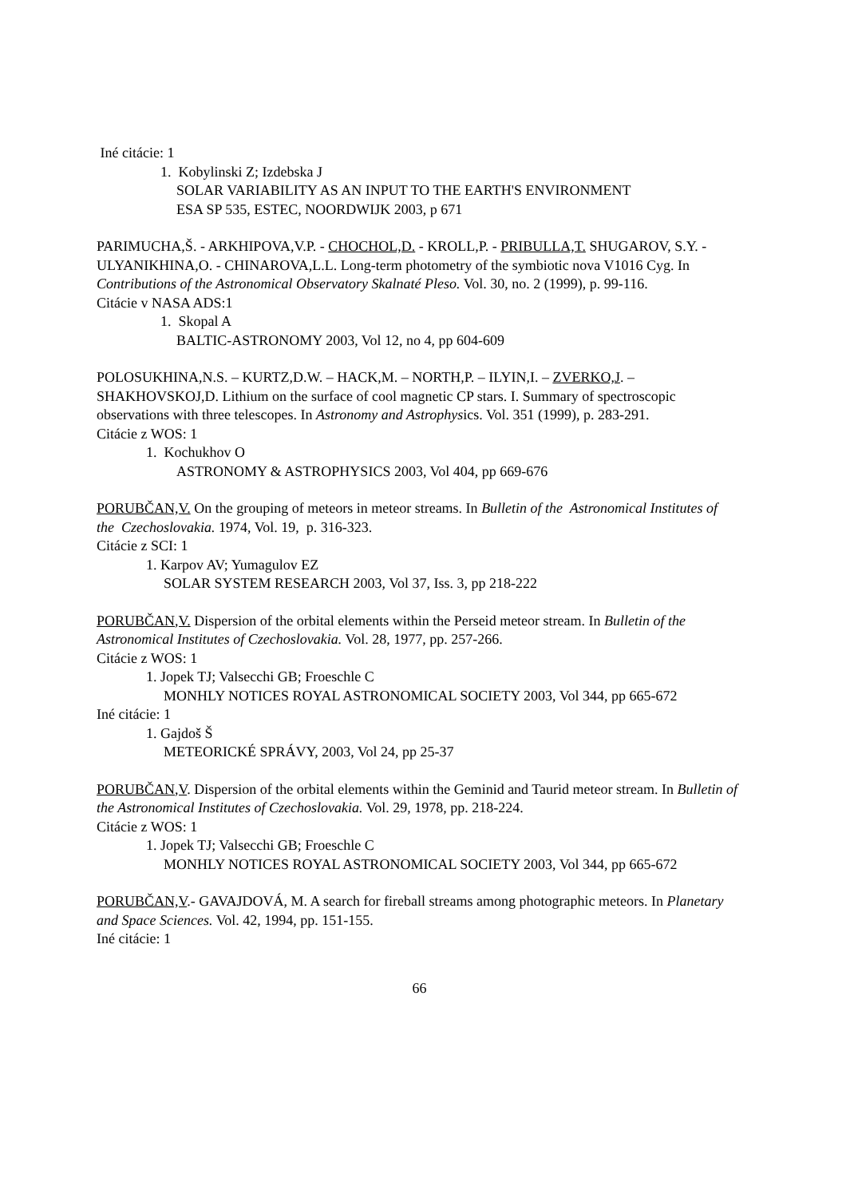Iné citácie: 1
1. Kobylinski Z; Izdebska J
SOLAR VARIABILITY AS AN INPUT TO THE EARTH'S ENVIRONMENT
ESA SP 535, ESTEC, NOORDWIJK 2003, p 671
PARIMUCHA,Š. - ARKHIPOVA,V.P. - CHOCHOL,D. - KROLL,P. - PRIBULLA,T. SHUGAROV, S.Y. - ULYANIKHINA,O. - CHINAROVA,L.L. Long-term photometry of the symbiotic nova V1016 Cyg. In Contributions of the Astronomical Observatory Skalnaté Pleso. Vol. 30, no. 2 (1999), p. 99-116.
Citácie v NASA ADS:1
1. Skopal A
BALTIC-ASTRONOMY 2003, Vol 12, no 4, pp 604-609
POLOSUKHINA,N.S. – KURTZ,D.W. – HACK,M. – NORTH,P. – ILYIN,I. – ZVERKO,J. – SHAKHOVSKOJ,D. Lithium on the surface of cool magnetic CP stars. I. Summary of spectroscopic observations with three telescopes. In Astronomy and Astrophysics. Vol. 351 (1999), p. 283-291.
Citácie z WOS: 1
1. Kochukhov O
ASTRONOMY & ASTROPHYSICS 2003, Vol 404, pp 669-676
PORUBČAN,V. On the grouping of meteors in meteor streams. In Bulletin of the Astronomical Institutes of the Czechoslovakia. 1974, Vol. 19, p. 316-323.
Citácie z SCI: 1
1. Karpov AV; Yumagulov EZ
SOLAR SYSTEM RESEARCH 2003, Vol 37, Iss. 3, pp 218-222
PORUBČAN,V. Dispersion of the orbital elements within the Perseid meteor stream. In Bulletin of the Astronomical Institutes of Czechoslovakia. Vol. 28, 1977, pp. 257-266.
Citácie z WOS: 1
1. Jopek TJ; Valsecchi GB; Froeschle C
MONHLY NOTICES ROYAL ASTRONOMICAL SOCIETY 2003, Vol 344, pp 665-672
Iné citácie: 1
1. Gajdoš Š
METEORICKÉ SPRÁVY, 2003, Vol 24, pp 25-37
PORUBČAN,V. Dispersion of the orbital elements within the Geminid and Taurid meteor stream. In Bulletin of the Astronomical Institutes of Czechoslovakia. Vol. 29, 1978, pp. 218-224.
Citácie z WOS: 1
1. Jopek TJ; Valsecchi GB; Froeschle C
MONHLY NOTICES ROYAL ASTRONOMICAL SOCIETY 2003, Vol 344, pp 665-672
PORUBČAN,V.- GAVAJDOVÁ, M. A search for fireball streams among photographic meteors. In Planetary and Space Sciences. Vol. 42, 1994, pp. 151-155.
Iné citácie: 1
66